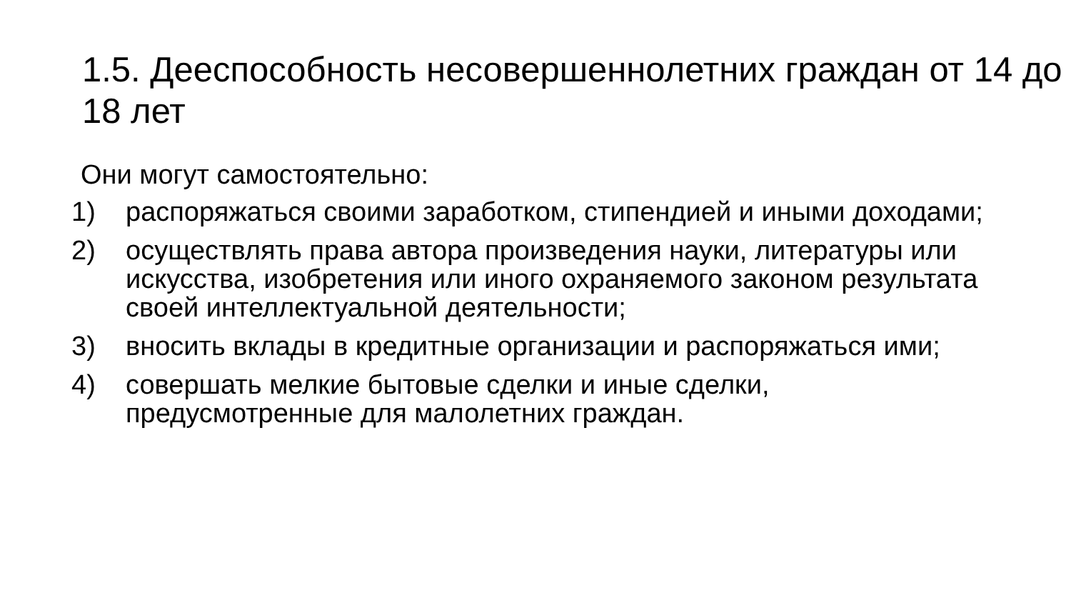1.5. Дееспособность несовершеннолетних граждан от 14 до 18 лет
Они могут самостоятельно:
1) распоряжаться своими заработком, стипендией и иными доходами;
2) осуществлять права автора произведения науки, литературы или искусства, изобретения или иного охраняемого законом результата своей интеллектуальной деятельности;
3) вносить вклады в кредитные организации и распоряжаться ими;
4) совершать мелкие бытовые сделки и иные сделки, предусмотренные для малолетних граждан.